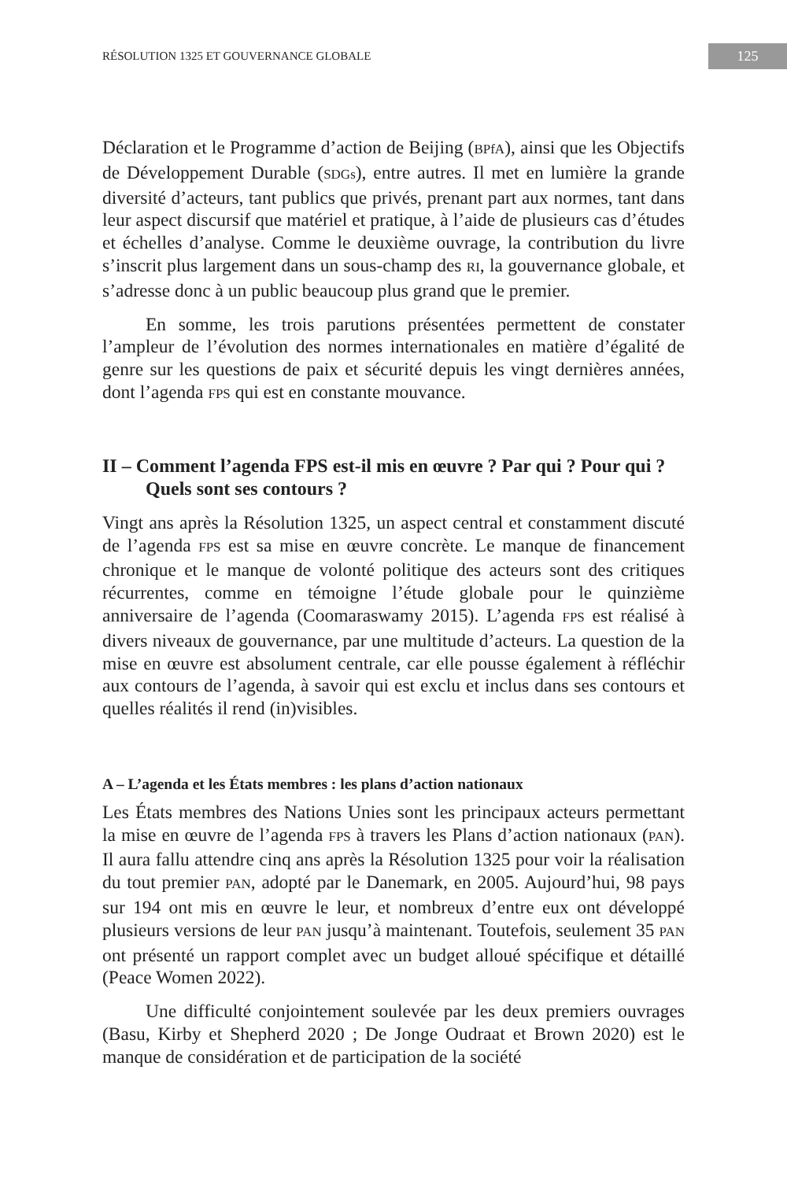RÉSOLUTION 1325 ET GOUVERNANCE GLOBALE 125
Déclaration et le Programme d’action de Beijing (BPfA), ainsi que les Objectifs de Développement Durable (SDGs), entre autres. Il met en lumière la grande diversité d’acteurs, tant publics que privés, prenant part aux normes, tant dans leur aspect discursif que matériel et pratique, à l’aide de plusieurs cas d’études et échelles d’analyse. Comme le deuxième ouvrage, la contribution du livre s’inscrit plus largement dans un sous-champ des RI, la gouvernance globale, et s’adresse donc à un public beaucoup plus grand que le premier.
En somme, les trois parutions présentées permettent de constater l’ampleur de l’évolution des normes internationales en matière d’égalité de genre sur les questions de paix et sécurité depuis les vingt dernières années, dont l’agenda FPS qui est en constante mouvance.
II – Comment l’agenda FPS est-il mis en œuvre ? Par qui ? Pour qui ? Quels sont ses contours ?
Vingt ans après la Résolution 1325, un aspect central et constamment discuté de l’agenda FPS est sa mise en œuvre concrète. Le manque de financement chronique et le manque de volonté politique des acteurs sont des critiques récurrentes, comme en témoigne l’étude globale pour le quinzième anniversaire de l’agenda (Coomaraswamy 2015). L’agenda FPS est réalisé à divers niveaux de gouvernance, par une multitude d’acteurs. La question de la mise en œuvre est absolument centrale, car elle pousse également à réfléchir aux contours de l’agenda, à savoir qui est exclu et inclus dans ses contours et quelles réalités il rend (in)visibles.
A – L’agenda et les États membres : les plans d’action nationaux
Les États membres des Nations Unies sont les principaux acteurs permettant la mise en œuvre de l’agenda FPS à travers les Plans d’action nationaux (PAN). Il aura fallu attendre cinq ans après la Résolution 1325 pour voir la réalisation du tout premier PAN, adopté par le Danemark, en 2005. Aujourd’hui, 98 pays sur 194 ont mis en œuvre le leur, et nombreux d’entre eux ont développé plusieurs versions de leur PAN jusqu’à maintenant. Toutefois, seulement 35 PAN ont présenté un rapport complet avec un budget alloué spécifique et détaillé (Peace Women 2022).
Une difficulté conjointement soulevée par les deux premiers ouvrages (Basu, Kirby et Shepherd 2020 ; De Jonge Oudraat et Brown 2020) est le manque de considération et de participation de la société